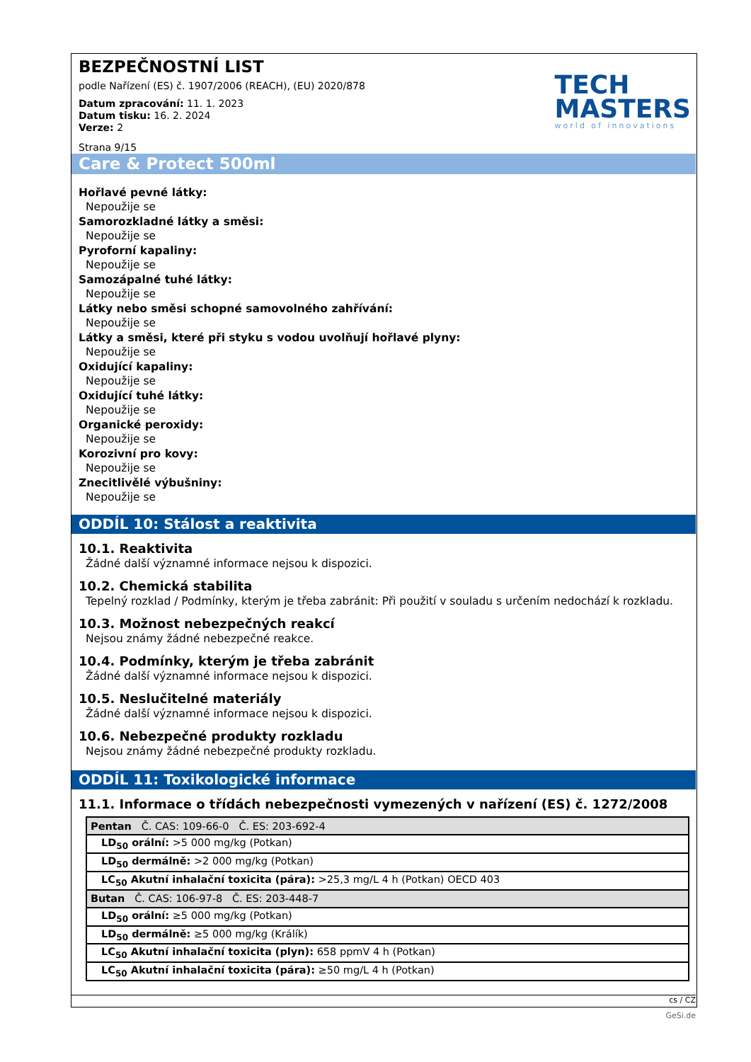BEZPEČNOSTNÍ LIST
podle Nařízení (ES) č. 1907/2006 (REACH), (EU) 2020/878
Datum zpracování: 11. 1. 2023
Datum tisku: 16. 2. 2024
Verze: 2
Strana 9/15
TECH
MASTERS
world of innovations
Care & Protect 500ml
Hořlavé pevné látky:
Nepoužije se
Samorozkladné látky a směsi:
Nepoužije se
Pyroforní kapaliny:
Nepoužije se
Samozápalné tuhé látky:
Nepoužije se
Látky nebo směsi schopné samovolného zahřívání:
Nepoužije se
Látky a směsi, které při styku s vodou uvolňují hořlavé plyny:
Nepoužije se
Oxidující kapaliny:
Nepoužije se
Oxidující tuhé látky:
Nepoužije se
Organické peroxidy:
Nepoužije se
Korozivní pro kovy:
Nepoužije se
Znecitlivělé výbušniny:
Nepoužije se
ODDÍL 10: Stálost a reaktivita
10.1. Reaktivita
Žádné další významné informace nejsou k dispozici.
10.2. Chemická stabilita
Tepelný rozklad / Podmínky, kterým je třeba zabránit: Při použití v souladu s určením nedochází k rozkladu.
10.3. Možnost nebezpečných reakcí
Nejsou známy žádné nebezpečné reakce.
10.4. Podmínky, kterým je třeba zabránit
Žádné další významné informace nejsou k dispozici.
10.5. Neslučitelné materiály
Žádné další významné informace nejsou k dispozici.
10.6. Nebezpečné produkty rozkladu
Nejsou známy žádné nebezpečné produkty rozkladu.
ODDÍL 11: Toxikologické informace
11.1. Informace o třídách nebezpečnosti vymezených v nařízení (ES) č. 1272/2008
| Pentan Č. CAS: 109-66-0 Č. ES: 203-692-4 |
| LD<sub>50</sub> orální: >5 000 mg/kg (Potkan) |
| LD<sub>50</sub> dermálně: >2 000 mg/kg (Potkan) |
| LC<sub>50</sub> Akutní inhalační toxicita (pára): >25,3 mg/L 4 h (Potkan) OECD 403 |
| Butan Č. CAS: 106-97-8 Č. ES: 203-448-7 |
| LD<sub>50</sub> orální: ≥5 000 mg/kg (Potkan) |
| LD<sub>50</sub> dermálně: ≥5 000 mg/kg (Králík) |
| LC<sub>50</sub> Akutní inhalační toxicita (plyn): 658 ppmV 4 h (Potkan) |
| LC<sub>50</sub> Akutní inhalační toxicita (pára): ≥50 mg/L 4 h (Potkan) |
cs / CZ
GeSi.de